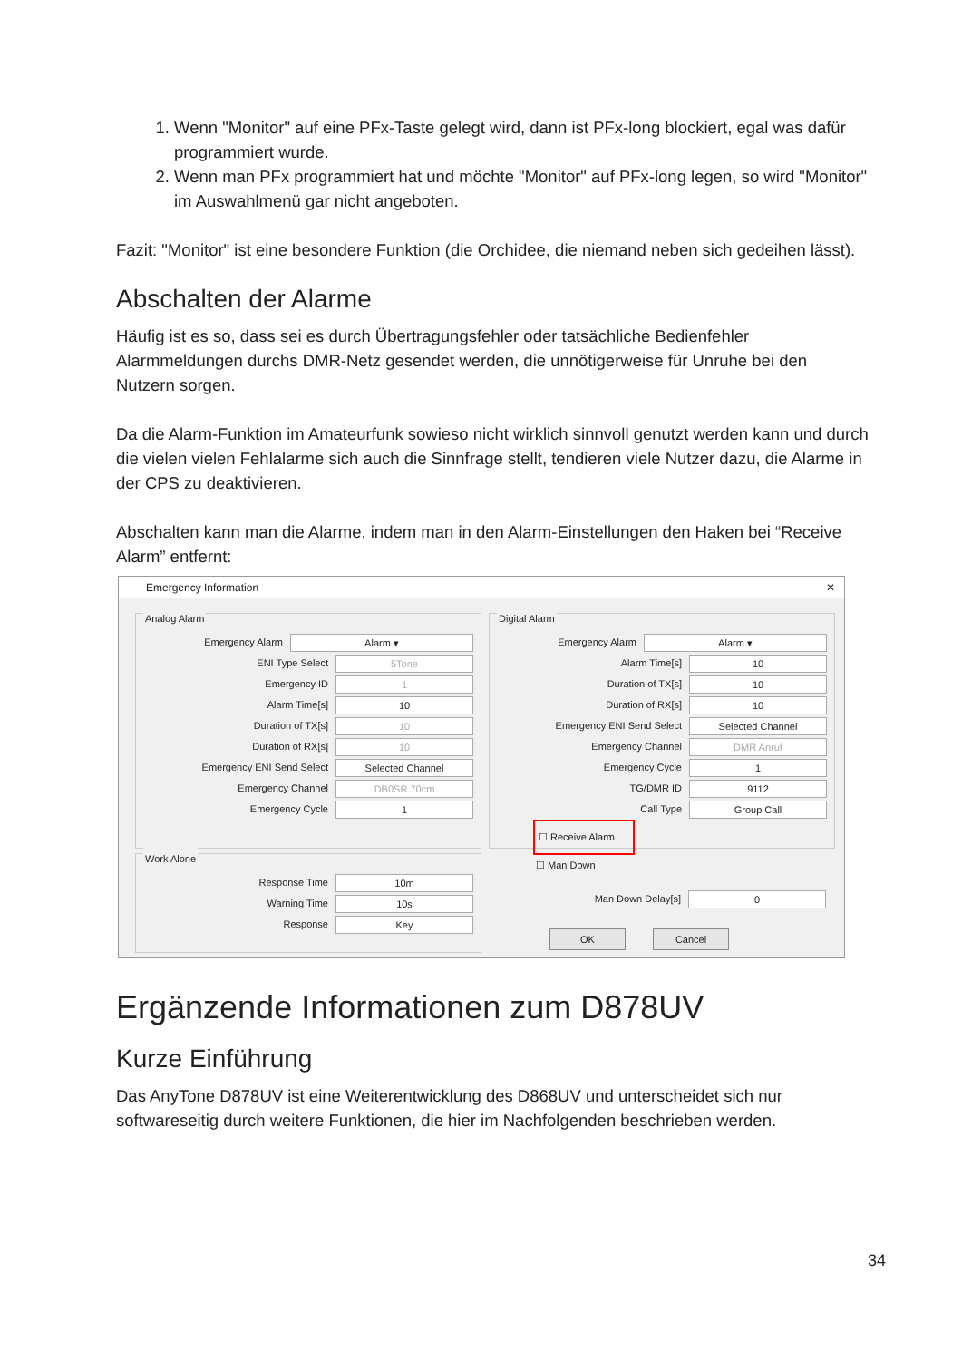1. Wenn "Monitor" auf eine PFx-Taste gelegt wird, dann ist PFx-long blockiert, egal was dafür programmiert wurde.
2. Wenn man PFx programmiert hat und möchte "Monitor" auf PFx-long legen, so wird "Monitor" im Auswahlmenü gar nicht angeboten.
Fazit: "Monitor" ist eine besondere Funktion (die Orchidee, die niemand neben sich gedeihen lässt).
Abschalten der Alarme
Häufig ist es so, dass sei es durch Übertragungsfehler oder tatsächliche Bedienfehler Alarmmeldungen durchs DMR-Netz gesendet werden, die unnötigerweise für Unruhe bei den Nutzern sorgen.
Da die Alarm-Funktion im Amateurfunk sowieso nicht wirklich sinnvoll genutzt werden kann und durch die vielen vielen Fehlalarme sich auch die Sinnfrage stellt, tendieren viele Nutzer dazu, die Alarme in der CPS zu deaktivieren.
Abschalten kann man die Alarme, indem man in den Alarm-Einstellungen den Haken bei “Receive Alarm” entfernt:
Emergency Information ✕
Analog Alarm
Emergency Alarm
Alarm ▾
ENI Type Select
5Tone
Emergency ID
1
Alarm Time[s]
10
Duration of TX[s]
10
Duration of RX[s]
10
Emergency ENI Send Select
Selected Channel
Emergency Channel
DB0SR 70cm
Emergency Cycle
1
Digital Alarm
Emergency Alarm
Alarm ▾
Alarm Time[s]
10
Duration of TX[s]
10
Duration of RX[s]
10
Emergency ENI Send Select
Selected Channel
Emergency Channel
DMR Anruf
Emergency Cycle
1
TG/DMR ID
9112
Call Type
Group Call
☐ Receive Alarm
Work Alone
Response Time
10m
Warning Time
10s
Response
Key
☐ Man Down
Man Down Delay[s]
0
OK Cancel
Ergänzende Informationen zum D878UV
Kurze Einführung
Das AnyTone D878UV ist eine Weiterentwicklung des D868UV und unterscheidet sich nur softwareseitig durch weitere Funktionen, die hier im Nachfolgenden beschrieben werden.
34